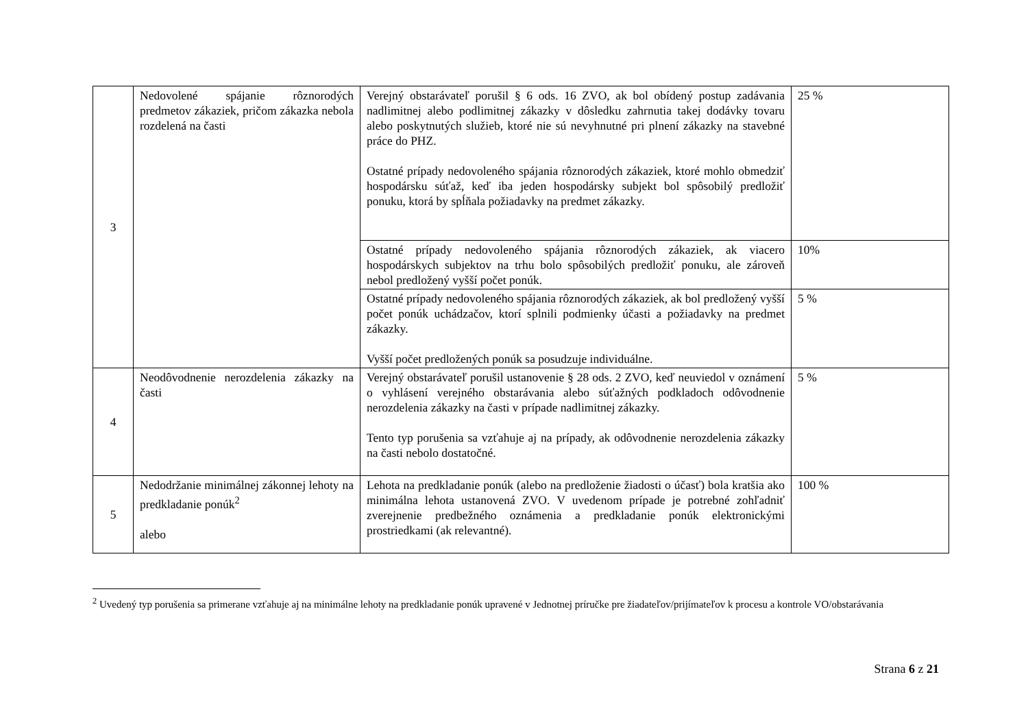| 3 | Nedovolené spájanie rôznorodých predmetov zákaziek, pričom zákazka nebola rozdelená na časti | Verejný obstarávateľ porušil § 6 ods. 16 ZVO, ak bol obídený postup zadávania nadlimitnej alebo podlimitnej zákazky v dôsledku zahrnutia takej dodávky tovaru alebo poskytnutých služieb, ktoré nie sú nevyhnutné pri plnení zákazky na stavebné práce do PHZ. Ostatné prípady nedovoleného spájania rôznorodých zákaziek, ktoré mohlo obmedziť hospodársku súťaž, keď iba jeden hospodársky subjekt bol spôsobilý predložiť ponuku, ktorá by spĺňala požiadavky na predmet zákazky. | 25 % |
| | | Ostatné prípady nedovoleného spájania rôznorodých zákaziek, ak viacero hospodárskych subjektov na trhu bolo spôsobilých predložiť ponuku, ale zároveň nebol predložený vyšší počet ponúk. | 10% |
| | | Ostatné prípady nedovoleného spájania rôznorodých zákaziek, ak bol predložený vyšší počet ponúk uchádzačov, ktorí splnili podmienky účasti a požiadavky na predmet zákazky. Vyšší počet predložených ponúk sa posudzuje individuálne. | 5 % |
| 4 | Neodôvodnenie nerozdelenia zákazky na časti | Verejný obstarávateľ porušil ustanovenie § 28 ods. 2 ZVO, keď neuviedol v oznámení o vyhlásení verejného obstarávania alebo súťažných podkladoch odôvodnenie nerozdelenia zákazky na časti v prípade nadlimitnej zákazky. Tento typ porušenia sa vzťahuje aj na prípady, ak odôvodnenie nerozdelenia zákazky na časti nebolo dostatočné. | 5 % |
| 5 | Nedodržanie minimálnej zákonnej lehoty na predkladanie ponúk<sup>2</sup> alebo | Lehota na predkladanie ponúk (alebo na predloženie žiadosti o účasť) bola kratšia ako minimálna lehota ustanovená ZVO. V uvedenom prípade je potrebné zohľadniť zverejnenie predbežného oznámenia a predkladanie ponúk elektronickými prostriedkami (ak relevantné). | 100 % |
<sup>2</sup> Uvedený typ porušenia sa primerane vzťahuje aj na minimálne lehoty na predkladanie ponúk upravené v Jednotnej príručke pre žiadateľov/prijímateľov k procesu a kontrole VO/obstarávania
Strana 6 z 21